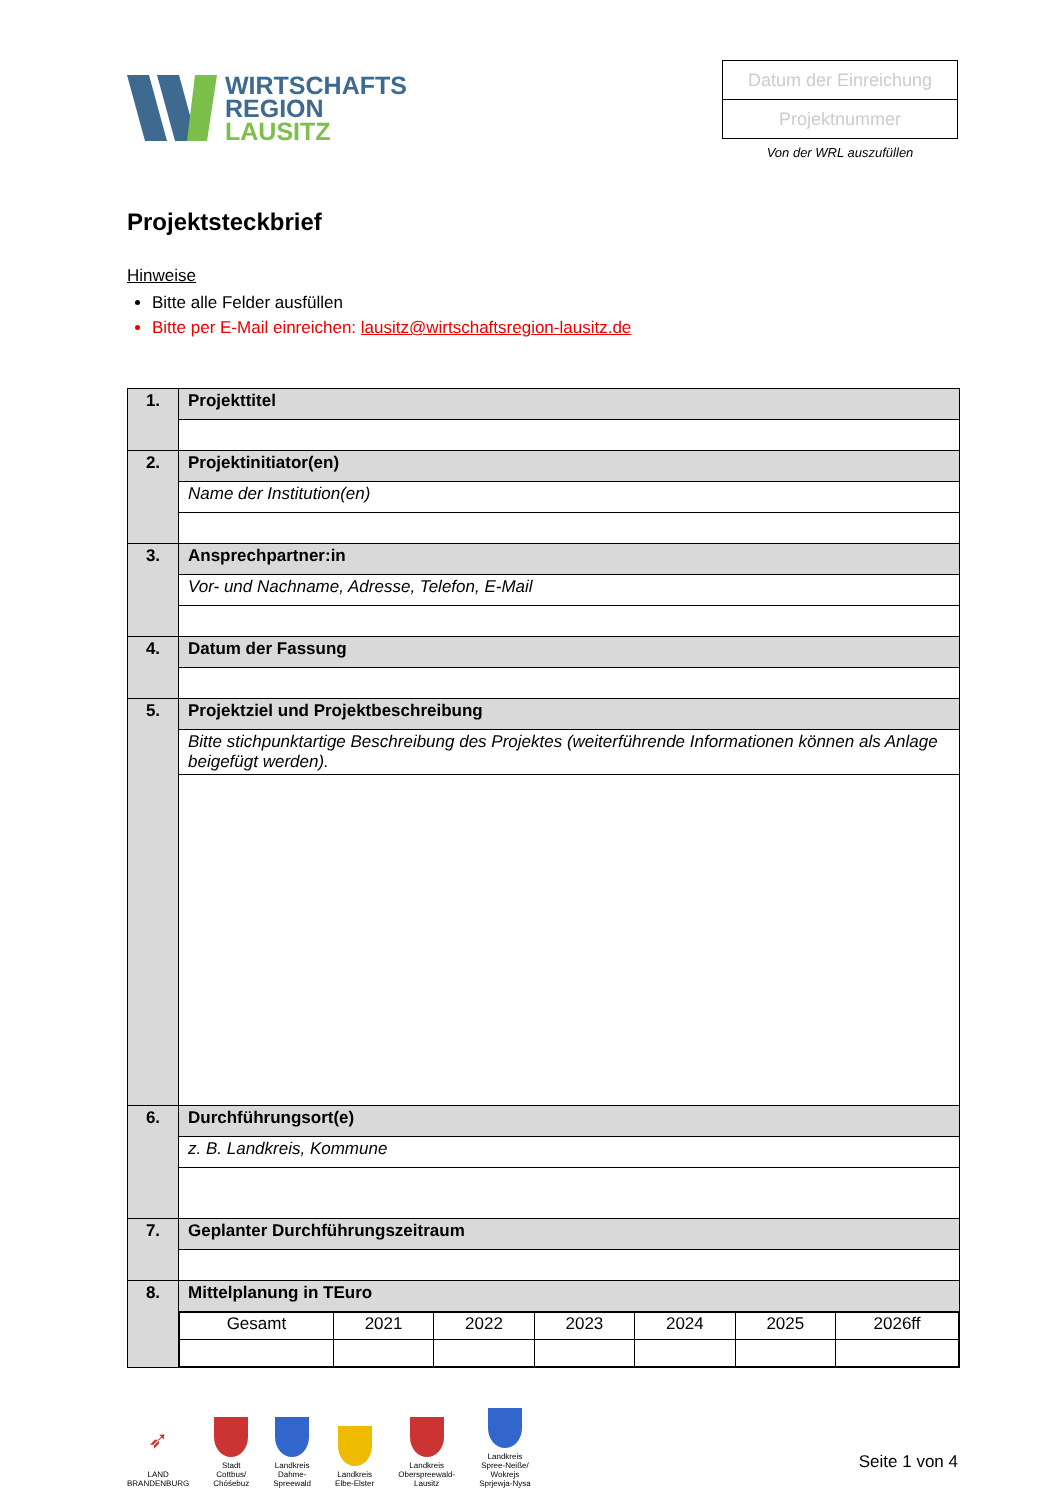WIRTSCHAFTS
REGION
LAUSITZ
Datum der Einreichung
Projektnummer
Von der WRL auszufüllen
Projektsteckbrief
Hinweise
Bitte alle Felder ausfüllen
Bitte per E-Mail einreichen: lausitz@wirtschaftsregion-lausitz.de
| 1. | Projekttitel |
| 2. | Projektinitiator(en) |
| | Name der Institution(en) |
| 3. | Ansprechpartner:in |
| | Vor- und Nachname, Adresse, Telefon, E-Mail |
| 4. | Datum der Fassung |
| 5. | Projektziel und Projektbeschreibung |
| | Bitte stichpunktartige Beschreibung des Projektes (weiterführende Informationen können als Anlage beigefügt werden). |
| 6. | Durchführungsort(e) |
| | z. B. Landkreis, Kommune |
| 7. | Geplanter Durchführungszeitraum |
| 8. | Mittelplanung in TEuro |
| | / Gesamt / 2021 / 2022 / 2023 / 2024 / 2025 / 2026ff / |
➶
LAND
BRANDENBURG
Stadt
Cottbus/
Chóśebuz
Landkreis
Dahme-
Spreewald
Landkreis
Elbe-Elster
Landkreis
Oberspreewald-
Lausitz
Landkreis
Spree-Neiße/
Wokrejs
Sprjewja-Nysa
Seite 1 von 4